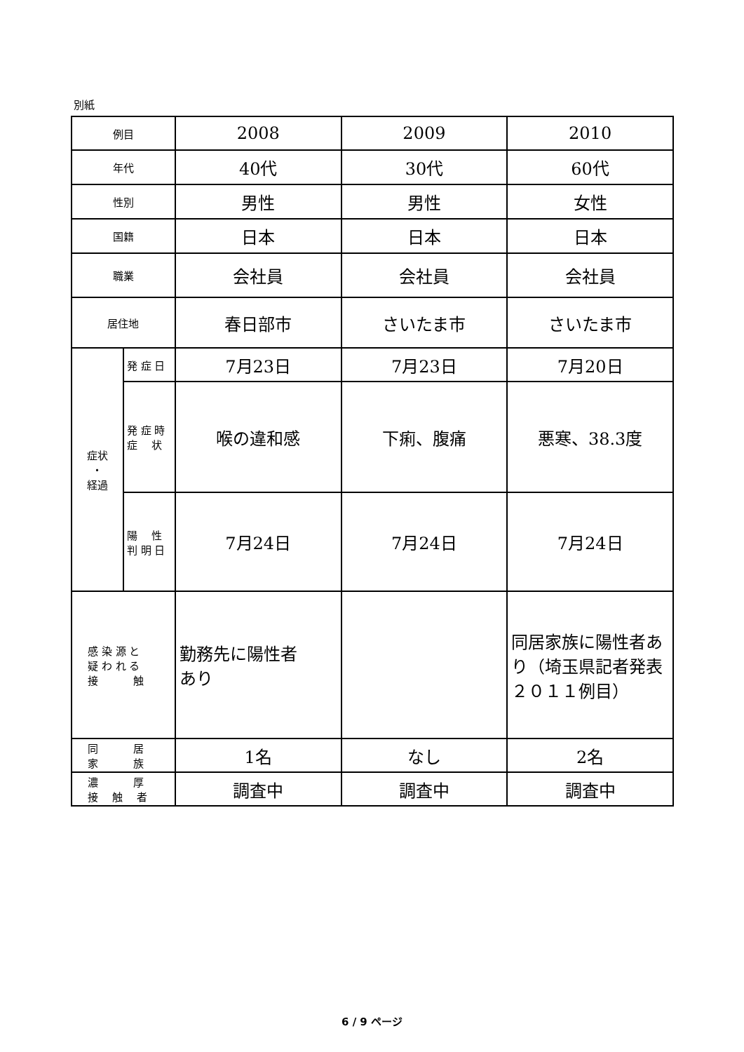別紙
| 例目 | | 2008 | 2009 | 2010 |
| 年代 | | 40代 | 30代 | 60代 |
| 性別 | | 男性 | 男性 | 女性 |
| 国籍 | | 日本 | 日本 | 日本 |
| 職業 | | 会社員 | 会社員 | 会社員 |
| 居住地 | | 春日部市 | さいたま市 | さいたま市 |
| 症状 ・ 経過 | 発 症 日 | 7月23日 | 7月23日 | 7月20日 |
| | 発 症 時 症 状 | 喉の違和感 | 下痢、腹痛 | 悪寒、38.3度 |
| | 陽 性 判 明 日 | 7月24日 | 7月24日 | 7月24日 |
| 感 染 源 と 疑 わ れ る 接 触 | | 勤務先に陽性者 あり | | 同居家族に陽性者あり（埼玉県記者発表２０１１例目） |
| 同 居 家 族 | | 1名 | なし | 2名 |
| 濃 厚 接 触 者 | | 調査中 | 調査中 | 調査中 |
6 / 9 ページ